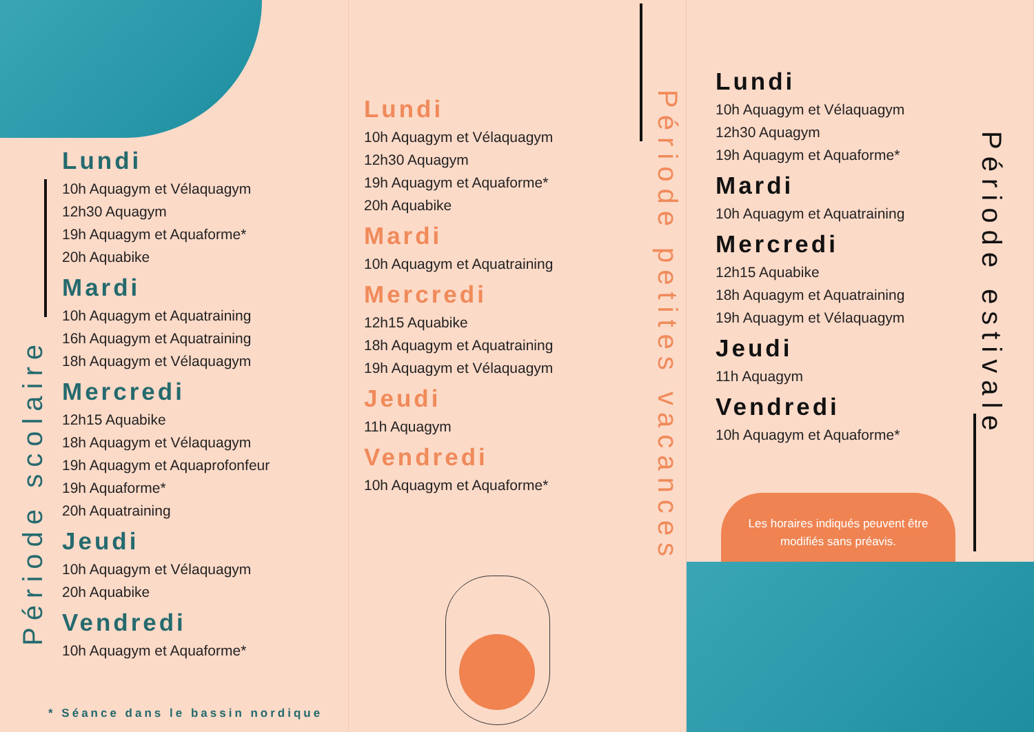Période scolaire
Lundi
10h Aquagym et Vélaquagym
12h30 Aquagym
19h Aquagym et Aquaforme*
20h Aquabike
Mardi
10h Aquagym et Aquatraining
16h Aquagym et Aquatraining
18h Aquagym et Vélaquagym
Mercredi
12h15 Aquabike
18h Aquagym et Vélaquagym
19h Aquagym et Aquaprofonfeur
19h Aquaforme*
20h Aquatraining
Jeudi
10h Aquagym et Vélaquagym
20h Aquabike
Vendredi
10h Aquagym et Aquaforme*
* Séance dans le bassin nordique
Période petites vacances
Lundi
10h Aquagym et Vélaquagym
12h30 Aquagym
19h Aquagym et Aquaforme*
20h Aquabike
Mardi
10h Aquagym et Aquatraining
Mercredi
12h15 Aquabike
18h Aquagym et Aquatraining
19h Aquagym et Vélaquagym
Jeudi
11h Aquagym
Vendredi
10h Aquagym et Aquaforme*
Période estivale
Lundi
10h Aquagym et Vélaquagym
12h30 Aquagym
19h Aquagym et Aquaforme*
Mardi
10h Aquagym et Aquatraining
Mercredi
12h15 Aquabike
18h Aquagym et Aquatraining
19h Aquagym et Vélaquagym
Jeudi
11h Aquagym
Vendredi
10h Aquagym et Aquaforme*
Les horaires indiqués peuvent être
modifiés sans préavis.